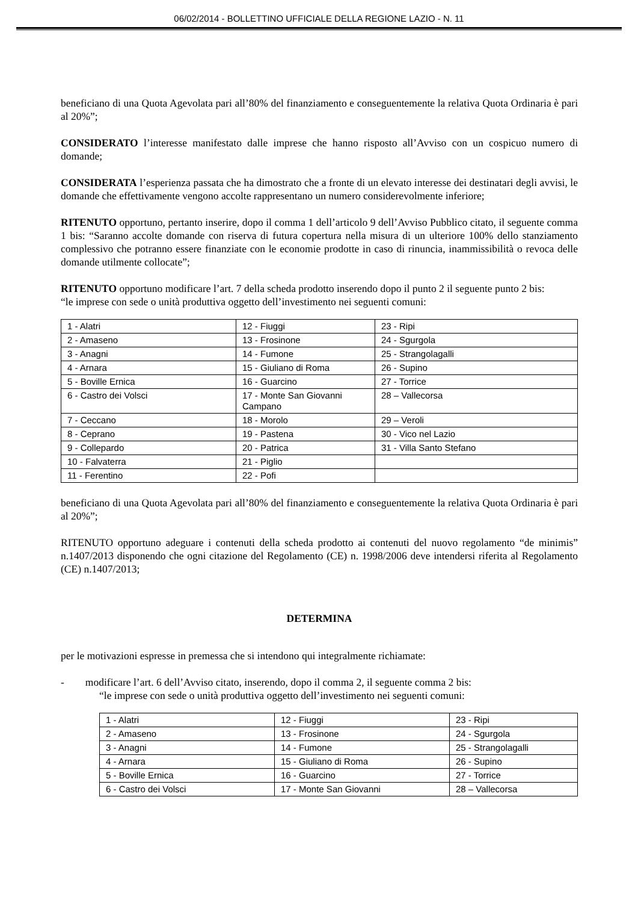06/02/2014 - BOLLETTINO UFFICIALE DELLA REGIONE LAZIO - N. 11
beneficiano di una Quota Agevolata pari all’80% del finanziamento e conseguentemente la relativa Quota Ordinaria è pari al 20%”;
CONSIDERATO l’interesse manifestato dalle imprese che hanno risposto all’Avviso con un cospicuo numero di domande;
CONSIDERATA l’esperienza passata che ha dimostrato che a fronte di un elevato interesse dei destinatari degli avvisi, le domande che effettivamente vengono accolte rappresentano un numero considerevolmente inferiore;
RITENUTO opportuno, pertanto inserire, dopo il comma 1 dell’articolo 9 dell’Avviso Pubblico citato, il seguente comma 1 bis: “Saranno accolte domande con riserva di futura copertura nella misura di un ulteriore 100% dello stanziamento complessivo che potranno essere finanziate con le economie prodotte in caso di rinuncia, inammissibilità o revoca delle domande utilmente collocate”;
RITENUTO opportuno modificare l’art. 7 della scheda prodotto inserendo dopo il punto 2 il seguente punto 2 bis:
“le imprese con sede o unità produttiva oggetto dell’investimento nei seguenti comuni:
| 1 - Alatri | 12 - Fiuggi | 23 - Ripi |
| 2 - Amaseno | 13 - Frosinone | 24 - Sgurgola |
| 3 - Anagni | 14 - Fumone | 25 - Strangolagalli |
| 4 - Arnara | 15 - Giuliano di Roma | 26 - Supino |
| 5 - Boville Ernica | 16 - Guarcino | 27 - Torrice |
| 6 - Castro dei Volsci | 17 - Monte San Giovanni Campano | 28 – Vallecorsa |
| 7 - Ceccano | 18 - Morolo | 29 – Veroli |
| 8 - Ceprano | 19 - Pastena | 30 - Vico nel Lazio |
| 9 - Collepardo | 20 - Patrica | 31 - Villa Santo Stefano |
| 10 - Falvaterra | 21 - Piglio | |
| 11 - Ferentino | 22 - Pofi | |
beneficiano di una Quota Agevolata pari all’80% del finanziamento e conseguentemente la relativa Quota Ordinaria è pari al 20%”;
RITENUTO opportuno adeguare i contenuti della scheda prodotto ai contenuti del nuovo regolamento “de minimis” n.1407/2013 disponendo che ogni citazione del Regolamento (CE) n. 1998/2006 deve intendersi riferita al Regolamento (CE) n.1407/2013;
DETERMINA
per le motivazioni espresse in premessa che si intendono qui integralmente richiamate:
- modificare l’art. 6 dell’Avviso citato, inserendo, dopo il comma 2, il seguente comma 2 bis:
“le imprese con sede o unità produttiva oggetto dell’investimento nei seguenti comuni:
| 1 - Alatri | 12 - Fiuggi | 23 - Ripi |
| 2 - Amaseno | 13 - Frosinone | 24 - Sgurgola |
| 3 - Anagni | 14 - Fumone | 25 - Strangolagalli |
| 4 - Arnara | 15 - Giuliano di Roma | 26 - Supino |
| 5 - Boville Ernica | 16 - Guarcino | 27 - Torrice |
| 6 - Castro dei Volsci | 17 - Monte San Giovanni | 28 – Vallecorsa |